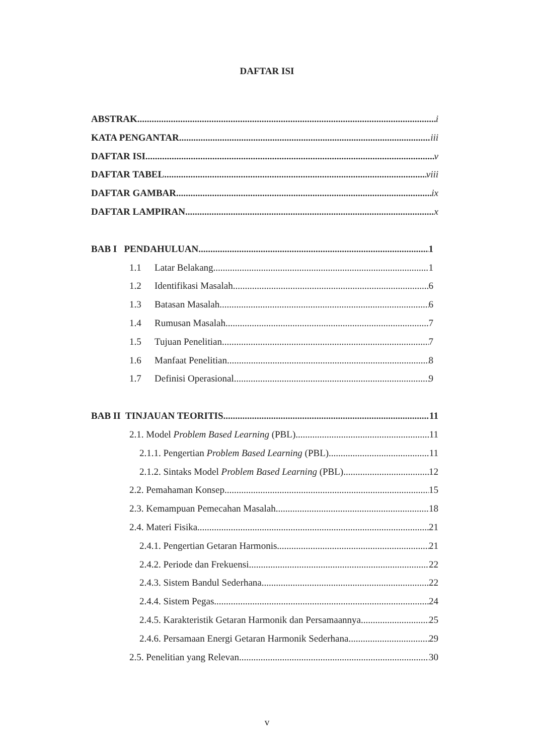DAFTAR ISI
ABSTRAK i
KATA PENGANTAR iii
DAFTAR ISI v
DAFTAR TABEL viii
DAFTAR GAMBAR ix
DAFTAR LAMPIRAN x
BAB I PENDAHULUAN 1
1.1 Latar Belakang 1
1.2 Identifikasi Masalah 6
1.3 Batasan Masalah 6
1.4 Rumusan Masalah 7
1.5 Tujuan Penelitian 7
1.6 Manfaat Penelitian 8
1.7 Definisi Operasional 9
BAB II TINJAUAN TEORITIS 11
2.1. Model Problem Based Learning (PBL) 11
2.1.1. Pengertian Problem Based Learning (PBL) 11
2.1.2. Sintaks Model Problem Based Learning (PBL) 12
2.2. Pemahaman Konsep 15
2.3. Kemampuan Pemecahan Masalah 18
2.4. Materi Fisika 21
2.4.1. Pengertian Getaran Harmonis 21
2.4.2. Periode dan Frekuensi 22
2.4.3. Sistem Bandul Sederhana 22
2.4.4. Sistem Pegas 24
2.4.5. Karakteristik Getaran Harmonik dan Persamaannya 25
2.4.6. Persamaan Energi Getaran Harmonik Sederhana 29
2.5. Penelitian yang Relevan 30
v